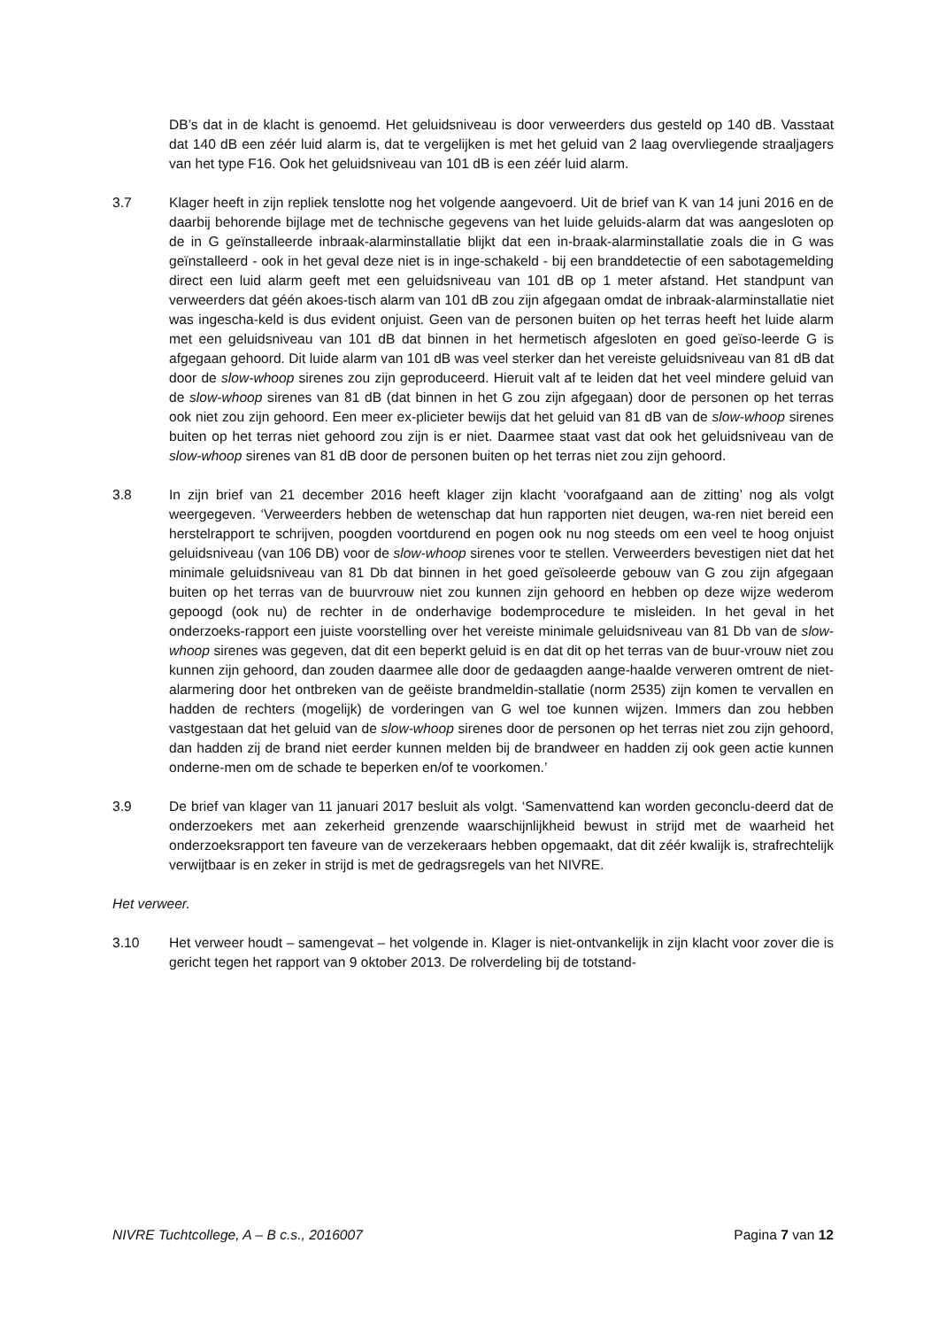DB’s dat in de klacht is genoemd. Het geluidsniveau is door verweerders dus gesteld op 140 dB. Vasstaat dat 140 dB een zéér luid alarm is, dat te vergelijken is met het geluid van 2 laag overvliegende straaljagers van het type F16. Ook het geluidsniveau van 101 dB is een zéér luid alarm.
3.7 Klager heeft in zijn repliek tenslotte nog het volgende aangevoerd. Uit de brief van K van 14 juni 2016 en de daarbij behorende bijlage met de technische gegevens van het luide geluids-alarm dat was aangesloten op de in G geïnstalleerde inbraak-alarminstallatie blijkt dat een in-braak-alarminstallatie zoals die in G was geïnstalleerd - ook in het geval deze niet is in inge-schakeld - bij een branddetectie of een sabotagemelding direct een luid alarm geeft met een geluidsniveau van 101 dB op 1 meter afstand. Het standpunt van verweerders dat géén akoes-tisch alarm van 101 dB zou zijn afgegaan omdat de inbraak-alarminstallatie niet was ingescha-keld is dus evident onjuist. Geen van de personen buiten op het terras heeft het luide alarm met een geluidsniveau van 101 dB dat binnen in het hermetisch afgesloten en goed geïso-leerde G is afgegaan gehoord. Dit luide alarm van 101 dB was veel sterker dan het vereiste geluidsniveau van 81 dB dat door de slow-whoop sirenes zou zijn geproduceerd. Hieruit valt af te leiden dat het veel mindere geluid van de slow-whoop sirenes van 81 dB (dat binnen in het G zou zijn afgegaan) door de personen op het terras ook niet zou zijn gehoord. Een meer ex-plicieter bewijs dat het geluid van 81 dB van de slow-whoop sirenes buiten op het terras niet gehoord zou zijn is er niet. Daarmee staat vast dat ook het geluidsniveau van de slow-whoop sirenes van 81 dB door de personen buiten op het terras niet zou zijn gehoord.
3.8 In zijn brief van 21 december 2016 heeft klager zijn klacht ‘voorafgaand aan de zitting’ nog als volgt weergegeven. ‘Verweerders hebben de wetenschap dat hun rapporten niet deugen, wa-ren niet bereid een herstelrapport te schrijven, poogden voortdurend en pogen ook nu nog steeds om een veel te hoog onjuist geluidsniveau (van 106 DB) voor de slow-whoop sirenes voor te stellen. Verweerders bevestigen niet dat het minimale geluidsniveau van 81 Db dat binnen in het goed geïsoleerde gebouw van G zou zijn afgegaan buiten op het terras van de buurvrouw niet zou kunnen zijn gehoord en hebben op deze wijze wederom gepoogd (ook nu) de rechter in de onderhavige bodemprocedure te misleiden. In het geval in het onderzoeks-rapport een juiste voorstelling over het vereiste minimale geluidsniveau van 81 Db van de slow-whoop sirenes was gegeven, dat dit een beperkt geluid is en dat dit op het terras van de buur-vrouw niet zou kunnen zijn gehoord, dan zouden daarmee alle door de gedaagden aange-haalde verweren omtrent de niet-alarmering door het ontbreken van de geëiste brandmeldin-stallatie (norm 2535) zijn komen te vervallen en hadden de rechters (mogelijk) de vorderingen van G wel toe kunnen wijzen. Immers dan zou hebben vastgestaan dat het geluid van de slow-whoop sirenes door de personen op het terras niet zou zijn gehoord, dan hadden zij de brand niet eerder kunnen melden bij de brandweer en hadden zij ook geen actie kunnen onderne-men om de schade te beperken en/of te voorkomen.’
3.9 De brief van klager van 11 januari 2017 besluit als volgt. ‘Samenvattend kan worden geconclu-deerd dat de onderzoekers met aan zekerheid grenzende waarschijnlijkheid bewust in strijd met de waarheid het onderzoeksrapport ten faveure van de verzekeraars hebben opgemaakt, dat dit zéér kwalijk is, strafrechtelijk verwijtbaar is en zeker in strijd is met de gedragsregels van het NIVRE.
Het verweer.
3.10 Het verweer houdt – samengevat – het volgende in. Klager is niet-ontvankelijk in zijn klacht voor zover die is gericht tegen het rapport van 9 oktober 2013. De rolverdeling bij de totstand-
NIVRE Tuchtcollege, A – B c.s., 2016007 Pagina 7 van 12